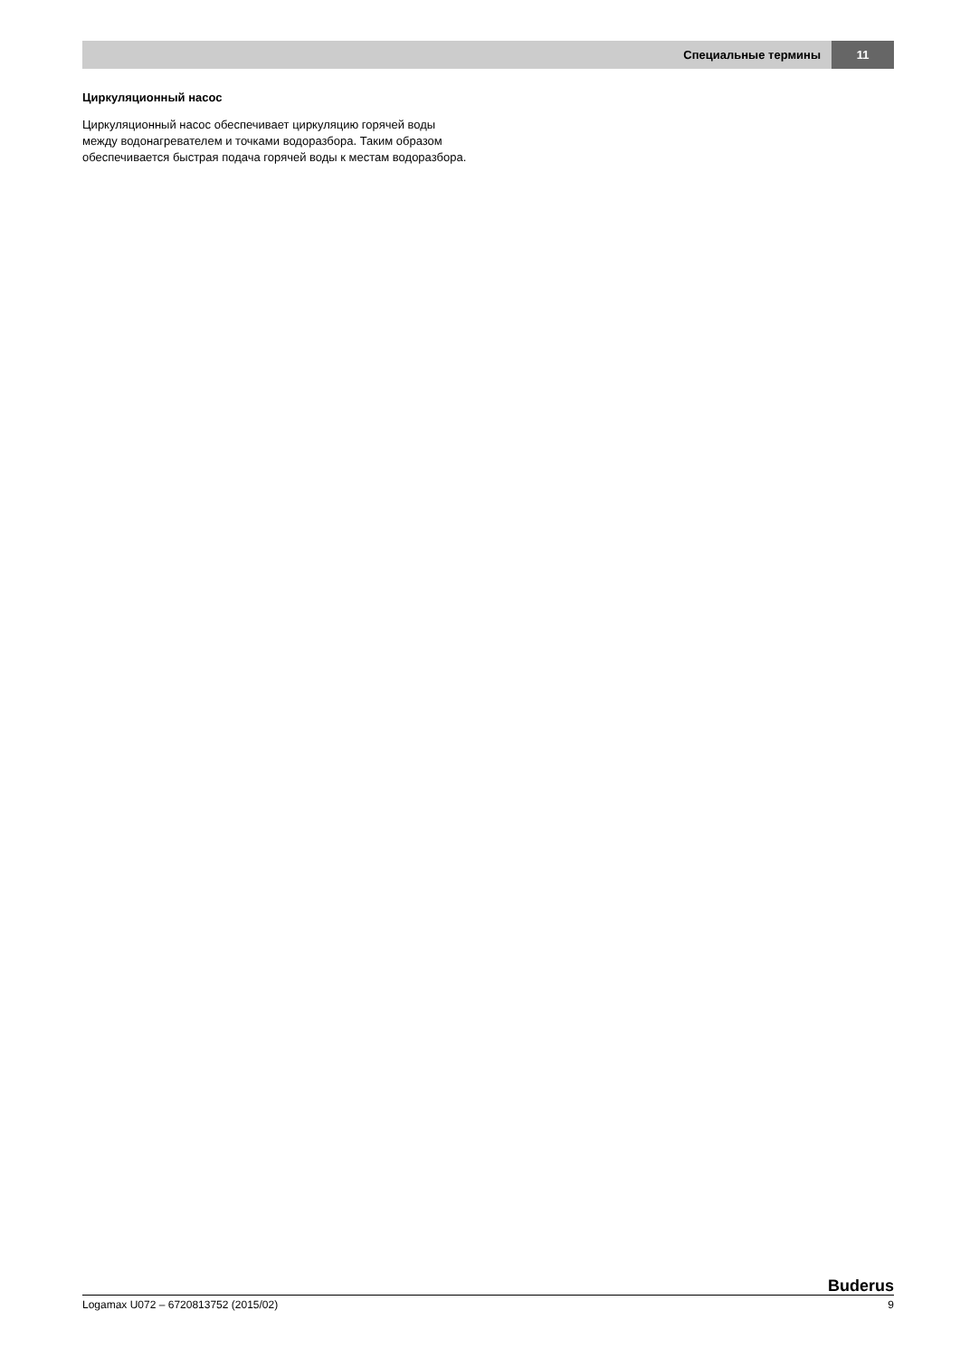Специальные термины 11
Циркуляционный насос
Циркуляционный насос обеспечивает циркуляцию горячей воды между водонагревателем и точками водоразбора. Таким образом обеспечивается быстрая подача горячей воды к местам водоразбора.
Buderus
Logamax U072 – 6720813752 (2015/02) 9